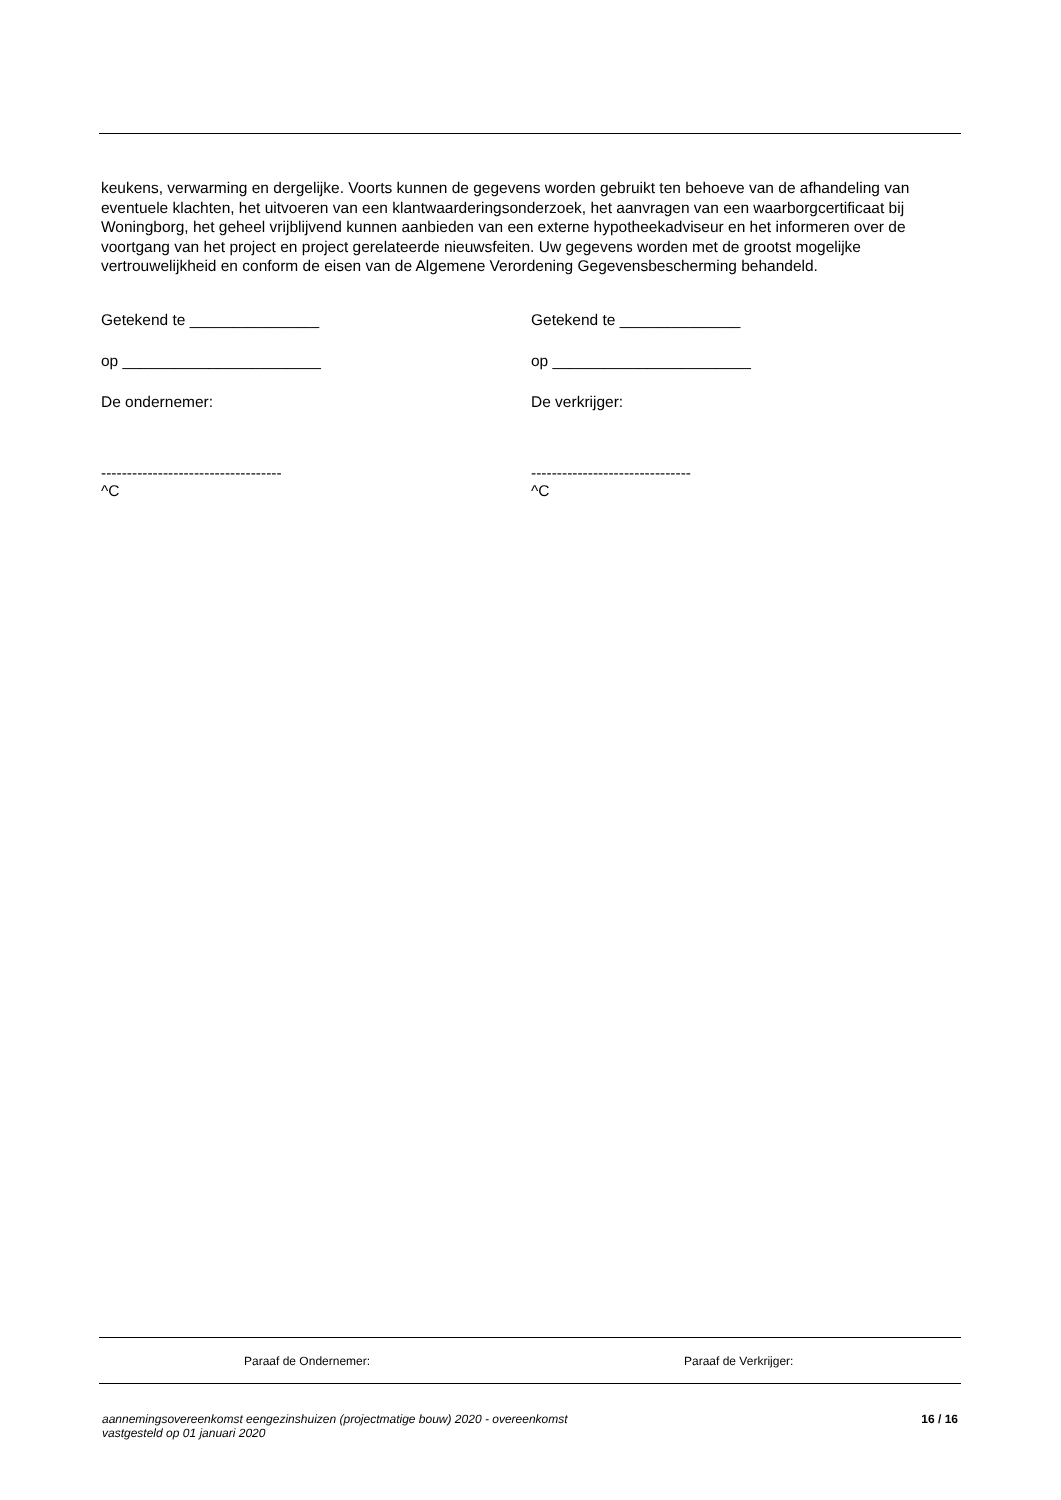keukens, verwarming en dergelijke. Voorts kunnen de gegevens worden gebruikt ten behoeve van de afhandeling van eventuele klachten, het uitvoeren van een klantwaarderingsonderzoek, het aanvragen van een waarborgcertificaat bij Woningborg, het geheel vrijblijvend kunnen aanbieden van een externe hypotheekadviseur en het informeren over de voortgang van het project en project gerelateerde nieuwsfeiten. Uw gegevens worden met de grootst mogelijke vertrouwelijkheid en conform de eisen van de Algemene Verordening Gegevensbescherming behandeld.
Getekend te _______________
op _______________________
De ondernemer:
-----------------------------------
^C
Getekend te ______________
op _______________________
De verkrijger:
-------------------------------
^C
Paraaf de Ondernemer: Paraaf de Verkrijger:
aannemingsovereenkomst eengezinshuizen (projectmatige bouw) 2020 - overeenkomst
vastgesteld op 01 januari 2020 16 / 16